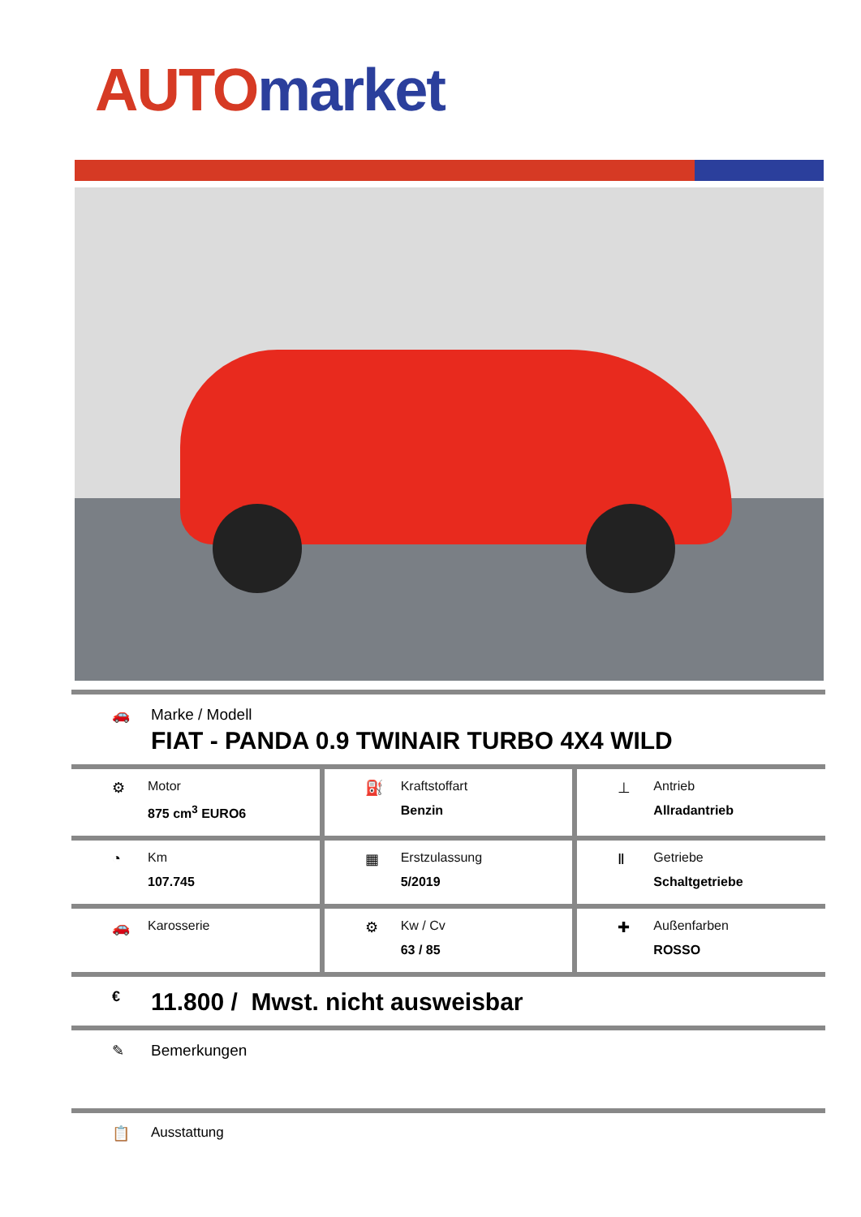AUTO market
🚗 Marke / Modell
FIAT - PANDA 0.9 TWINAIR TURBO 4X4 WILD
⚙ Motor
875 cm<sup>3</sup> EURO6
⛽ Kraftstoffart
Benzin
⊥ Antrieb
Allradantrieb
◔ Km
107.745
▦ Erstzulassung
5/2019
Ⅱ Getriebe
Schaltgetriebe
🚗 Karosserie ⚙ Kw / Cv
63 / 85
✚ Außenfarben
ROSSO
€
11.800 / Mwst. nicht ausweisbar
✎ Bemerkungen
📋 Ausstattung